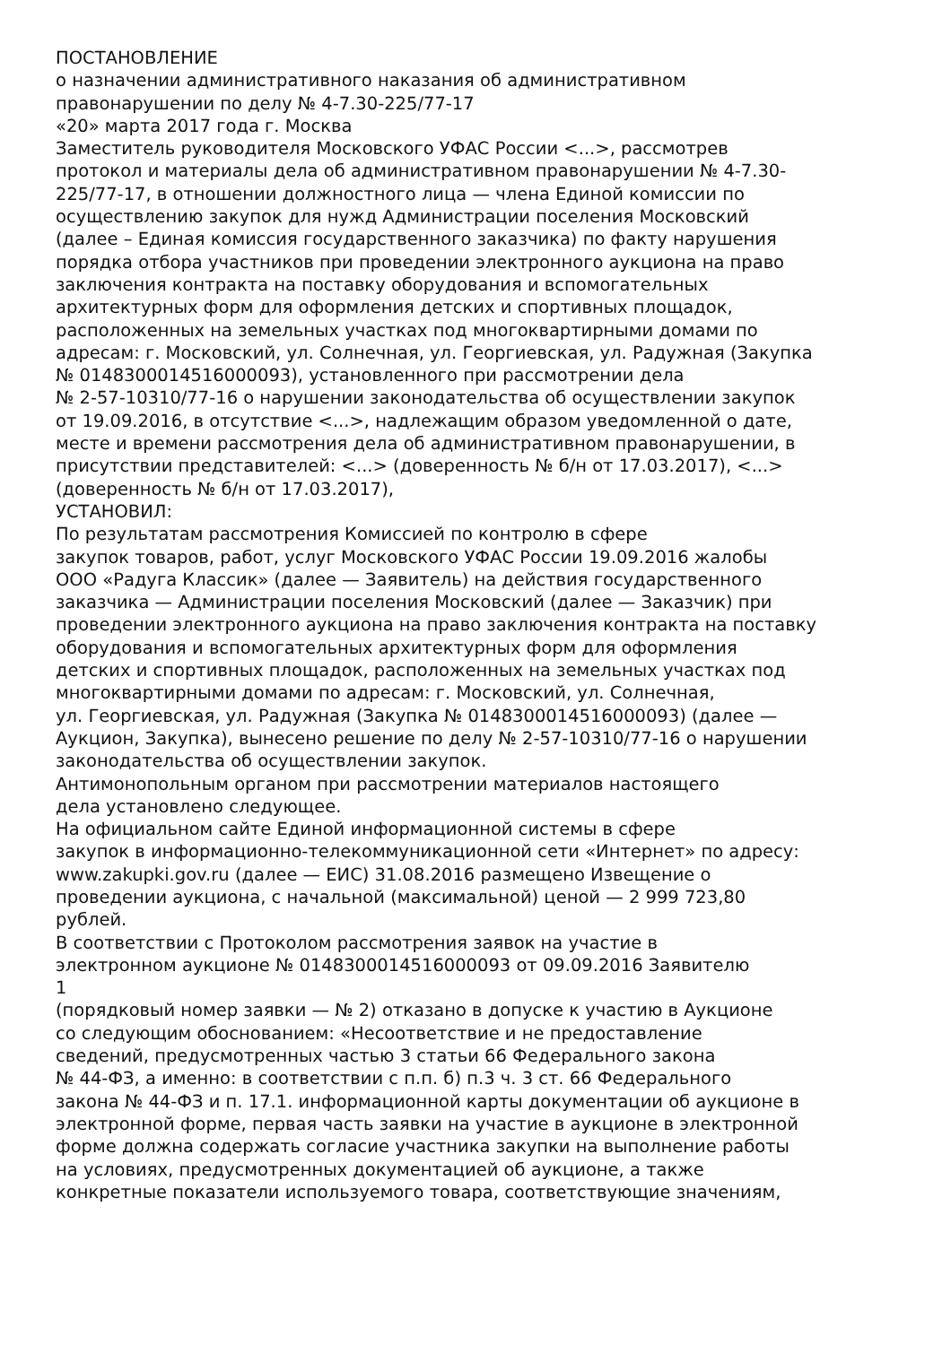ПОСТАНОВЛЕНИЕ
о назначении административного наказания об административном
правонарушении по делу № 4-7.30-225/77-17
«20» марта 2017 года г. Москва
Заместитель руководителя Московского УФАС России <...>, рассмотрев
протокол и материалы дела об административном правонарушении № 4-7.30-
225/77-17, в отношении должностного лица — члена Единой комиссии по
осуществлению закупок для нужд Администрации поселения Московский
(далее – Единая комиссия государственного заказчика) по факту нарушения
порядка отбора участников при проведении электронного аукциона на право
заключения контракта на поставку оборудования и вспомогательных
архитектурных форм для оформления детских и спортивных площадок,
расположенных на земельных участках под многоквартирными домами по
адресам: г. Московский, ул. Солнечная, ул. Георгиевская, ул. Радужная (Закупка
№ 0148300014516000093), установленного при рассмотрении дела
№ 2-57-10310/77-16 о нарушении законодательства об осуществлении закупок
от 19.09.2016, в отсутствие <...>, надлежащим образом уведомленной о дате,
месте и времени рассмотрения дела об административном правонарушении, в
присутствии представителей: <...> (доверенность № б/н от 17.03.2017), <...>
(доверенность № б/н от 17.03.2017),
УСТАНОВИЛ:
По результатам рассмотрения Комиссией по контролю в сфере
закупок товаров, работ, услуг Московского УФАС России 19.09.2016 жалобы
ООО «Радуга Классик» (далее — Заявитель) на действия государственного
заказчика — Администрации поселения Московский (далее — Заказчик) при
проведении электронного аукциона на право заключения контракта на поставку
оборудования и вспомогательных архитектурных форм для оформления
детских и спортивных площадок, расположенных на земельных участках под
многоквартирными домами по адресам: г. Московский, ул. Солнечная,
ул. Георгиевская, ул. Радужная (Закупка № 0148300014516000093) (далее —
Аукцион, Закупка), вынесено решение по делу № 2-57-10310/77-16 о нарушении
законодательства об осуществлении закупок.
Антимонопольным органом при рассмотрении материалов настоящего
дела установлено следующее.
На официальном сайте Единой информационной системы в сфере
закупок в информационно-телекоммуникационной сети «Интернет» по адресу:
www.zakupki.gov.ru (далее — ЕИС) 31.08.2016 размещено Извещение о
проведении аукциона, с начальной (максимальной) ценой — 2 999 723,80
рублей.
В соответствии с Протоколом рассмотрения заявок на участие в
электронном аукционе № 0148300014516000093 от 09.09.2016 Заявителю
1
(порядковый номер заявки — № 2) отказано в допуске к участию в Аукционе
со следующим обоснованием: «Несоответствие и не предоставление
сведений, предусмотренных частью 3 статьи 66 Федерального закона
№ 44-ФЗ, а именно: в соответствии с п.п. б) п.3 ч. 3 ст. 66 Федерального
закона № 44-ФЗ и п. 17.1. информационной карты документации об аукционе в
электронной форме, первая часть заявки на участие в аукционе в электронной
форме должна содержать согласие участника закупки на выполнение работы
на условиях, предусмотренных документацией об аукционе, а также
конкретные показатели используемого товара, соответствующие значениям,